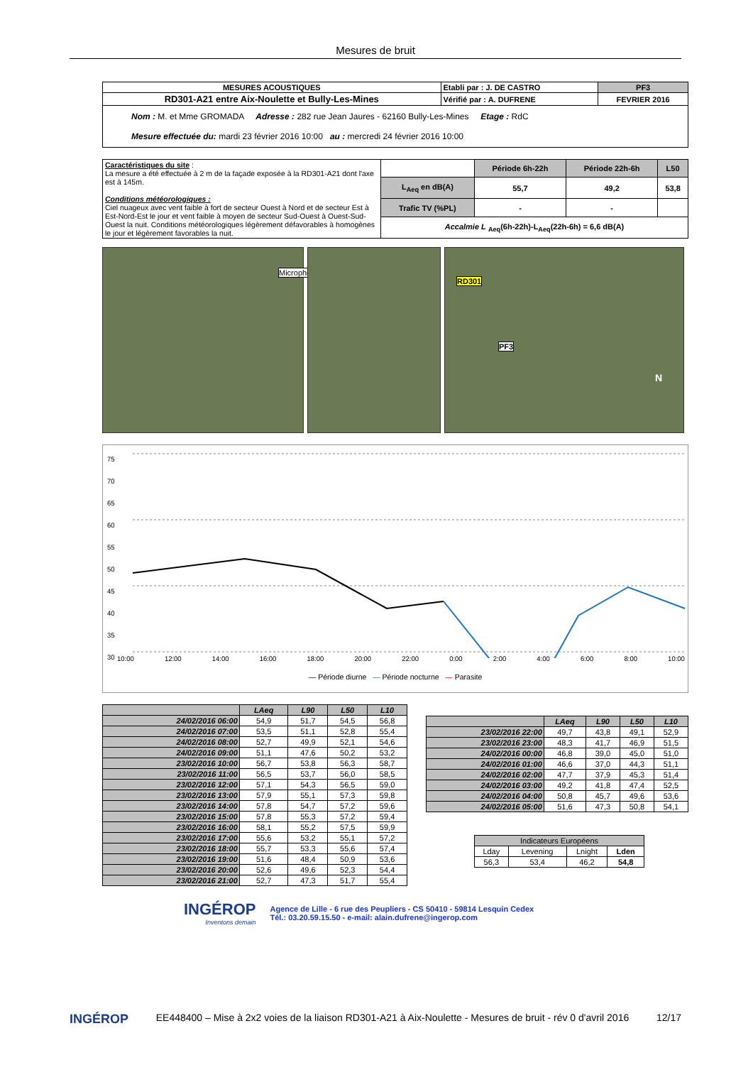Mesures de bruit
| MESURES ACOUSTIQUES | Etabli par : J. DE CASTRO | PF3 |
| RD301-A21 entre Aix-Noulette et Bully-Les-Mines | Vérifié par : A. DUFRENE | FEVRIER 2016 |
| Nom : M. et Mme GROMADA Adresse : 282 rue Jean Jaures - 62160 Bully-Les-Mines Etage : RdC Mesure effectuée du: mardi 23 février 2016 10:00 au : mercredi 24 février 2016 10:00 | | |
| Caractéristiques du site : La mesure a été effectuée à 2 m de la façade exposée à la RD301-A21 dont l'axe est à 145m. Conditions météorologiques : Ciel nuageux avec vent faible à fort de secteur Ouest à Nord et de secteur Est à Est-Nord-Est le jour et vent faible à moyen de secteur Sud-Ouest à Ouest-Sud-Ouest la nuit. Conditions météorologiques légèrement défavorables à homogènes le jour et légèrement favorables la nuit. | | Période 6h-22h | Période 22h-6h | L50 |
| | L<sub>Aeq</sub> en dB(A) | 55,7 | 49,2 | 53,8 |
| | Trafic TV (%PL) | - | - | |
| | Accalmie L <sub>Aeq</sub>(6h-22h)-L<sub>Aeq</sub>(22h-6h) = 6,6 dB(A) | | | |
Microphone
RD301
PF3
N
75
70
65
60
55
50
45
40
35
30
10:00 12:00 14:00 16:00 18:00 20:00 22:00 0:00 2:00 4:00 6:00 8:00 10:00
— Période diurne — Période nocturne — Parasite
| | LAeq | L90 | L50 | L10 |
| --- | --- | --- | --- | --- |
| 24/02/2016 06:00 | 54,9 | 51,7 | 54,5 | 56,8 |
| 24/02/2016 07:00 | 53,5 | 51,1 | 52,8 | 55,4 |
| 24/02/2016 08:00 | 52,7 | 49,9 | 52,1 | 54,6 |
| 24/02/2016 09:00 | 51,1 | 47,6 | 50,2 | 53,2 |
| 23/02/2016 10:00 | 56,7 | 53,8 | 56,3 | 58,7 |
| 23/02/2016 11:00 | 56,5 | 53,7 | 56,0 | 58,5 |
| 23/02/2016 12:00 | 57,1 | 54,3 | 56,5 | 59,0 |
| 23/02/2016 13:00 | 57,9 | 55,1 | 57,3 | 59,8 |
| 23/02/2016 14:00 | 57,8 | 54,7 | 57,2 | 59,6 |
| 23/02/2016 15:00 | 57,8 | 55,3 | 57,2 | 59,4 |
| 23/02/2016 16:00 | 58,1 | 55,2 | 57,5 | 59,9 |
| 23/02/2016 17:00 | 55,6 | 53,2 | 55,1 | 57,2 |
| 23/02/2016 18:00 | 55,7 | 53,3 | 55,6 | 57,4 |
| 23/02/2016 19:00 | 51,6 | 48,4 | 50,9 | 53,6 |
| 23/02/2016 20:00 | 52,6 | 49,6 | 52,3 | 54,4 |
| 23/02/2016 21:00 | 52,7 | 47,3 | 51,7 | 55,4 |
| | LAeq | L90 | L50 | L10 |
| --- | --- | --- | --- | --- |
| 23/02/2016 22:00 | 49,7 | 43,8 | 49,1 | 52,9 |
| 23/02/2016 23:00 | 48,3 | 41,7 | 46,9 | 51,5 |
| 24/02/2016 00:00 | 46,8 | 39,0 | 45,0 | 51,0 |
| 24/02/2016 01:00 | 46,6 | 37,0 | 44,3 | 51,1 |
| 24/02/2016 02:00 | 47,7 | 37,9 | 45,3 | 51,4 |
| 24/02/2016 03:00 | 49,2 | 41,8 | 47,4 | 52,5 |
| 24/02/2016 04:00 | 50,8 | 45,7 | 49,6 | 53,6 |
| 24/02/2016 05:00 | 51,6 | 47,3 | 50,8 | 54,1 |
| Indicateurs Européens | | | |
| Lday | Levening | Lnight | Lden |
| 56,3 | 53,4 | 46,2 | 54,8 |
INGÉROP
Inventons demain
Agence de Lille - 6 rue des Peupliers - CS 50410 - 59814 Lesquin Cedex
Tél.: 03.20.59.15.50 - e-mail: alain.dufrene@ingerop.com
INGÉROP EE448400 – Mise à 2x2 voies de la liaison RD301-A21 à Aix-Noulette - Mesures de bruit - rév 0 d'avril 2016 12/17